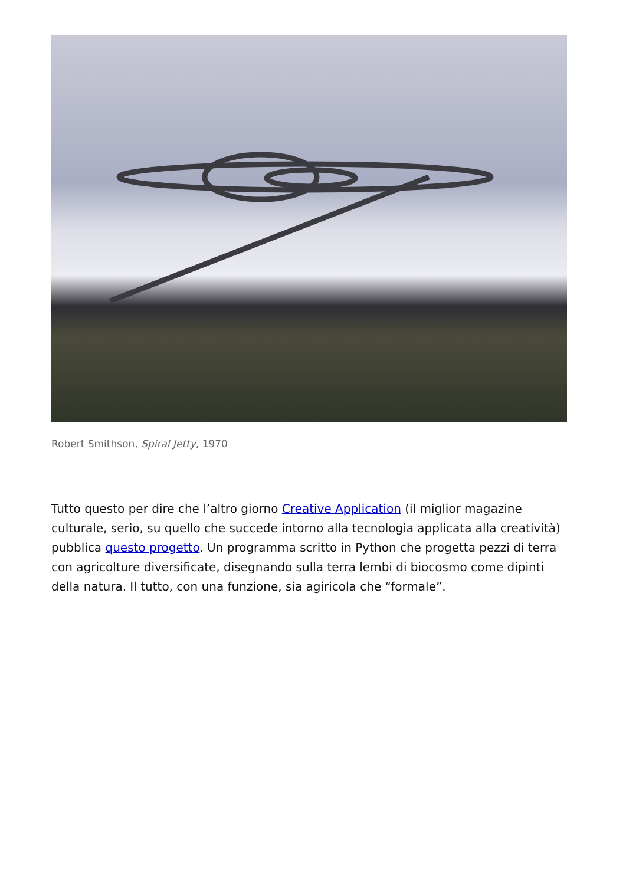Robert Smithson, Spiral Jetty, 1970
Tutto questo per dire che l’altro giorno Creative Application (il miglior magazine culturale, serio, su quello che succede intorno alla tecnologia applicata alla creatività) pubblica questo progetto. Un programma scritto in Python che progetta pezzi di terra con agricolture diversificate, disegnando sulla terra lembi di biocosmo come dipinti della natura. Il tutto, con una funzione, sia agiricola che “formale”.